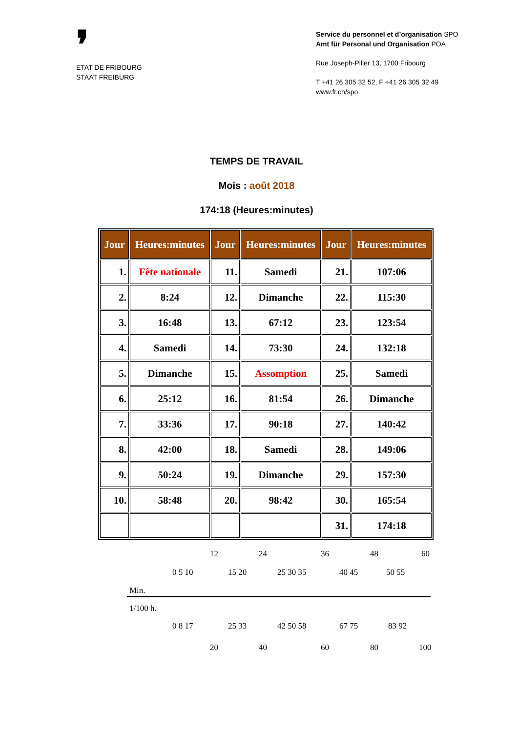❜
ETAT DE FRIBOURG
STAAT FREIBURG
Service du personnel et d’organisation SPO
Amt für Personal und Organisation POA
Rue Joseph-Piller 13, 1700 Fribourg
T +41 26 305 32 52, F +41 26 305 32 49
www.fr.ch/spo
TEMPS DE TRAVAIL
Mois : août 2018
174:18 (Heures:minutes)
| Jour | Heures:minutes | Jour | Heures:minutes | Jour | Heures:minutes |
| --- | --- | --- | --- | --- | --- |
| 1. | Fête nationale | 11. | Samedi | 21. | 107:06 |
| 2. | 8:24 | 12. | Dimanche | 22. | 115:30 |
| 3. | 16:48 | 13. | 67:12 | 23. | 123:54 |
| 4. | Samedi | 14. | 73:30 | 24. | 132:18 |
| 5. | Dimanche | 15. | Assomption | 25. | Samedi |
| 6. | 25:12 | 16. | 81:54 | 26. | Dimanche |
| 7. | 33:36 | 17. | 90:18 | 27. | 140:42 |
| 8. | 42:00 | 18. | Samedi | 28. | 149:06 |
| 9. | 50:24 | 19. | Dimanche | 29. | 157:30 |
| 10. | 58:48 | 20. | 98:42 | 30. | 165:54 |
| | | | | 31. | 174:18 |
12 24 36 48 60
0 5 10 15 20 25 30 35 40 45 50 55
Min.
1/100 h.
0 8 17 25 33 42 50 58 67 75 83 92
20 40 60 80 100